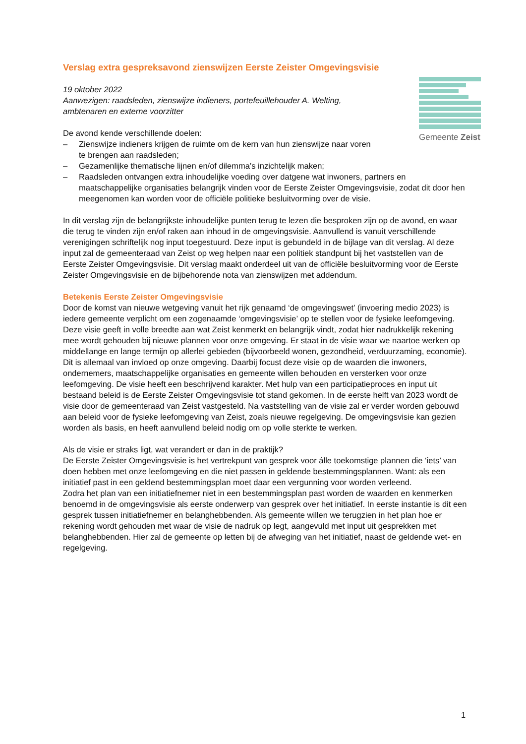Gemeente Zeist
Verslag extra gespreksavond zienswijzen Eerste Zeister Omgevingsvisie
19 oktober 2022
Aanwezigen: raadsleden, zienswijze indieners, portefeuillehouder A. Welting,
ambtenaren en externe voorzitter
De avond kende verschillende doelen:
– Zienswijze indieners krijgen de ruimte om de kern van hun zienswijze naar voren
te brengen aan raadsleden;
– Gezamenlijke thematische lijnen en/of dilemma’s inzichtelijk maken;
– Raadsleden ontvangen extra inhoudelijke voeding over datgene wat inwoners, partners en maatschappelijke organisaties belangrijk vinden voor de Eerste Zeister Omgevingsvisie, zodat dit door hen meegenomen kan worden voor de officiële politieke besluitvorming over de visie.
In dit verslag zijn de belangrijkste inhoudelijke punten terug te lezen die besproken zijn op de avond, en waar die terug te vinden zijn en/of raken aan inhoud in de omgevingsvisie. Aanvullend is vanuit verschillende verenigingen schriftelijk nog input toegestuurd. Deze input is gebundeld in de bijlage van dit verslag. Al deze input zal de gemeenteraad van Zeist op weg helpen naar een politiek standpunt bij het vaststellen van de Eerste Zeister Omgevingsvisie. Dit verslag maakt onderdeel uit van de officiële besluitvorming voor de Eerste Zeister Omgevingsvisie en de bijbehorende nota van zienswijzen met addendum.
Betekenis Eerste Zeister Omgevingsvisie
Door de komst van nieuwe wetgeving vanuit het rijk genaamd ‘de omgevingswet’ (invoering medio 2023) is iedere gemeente verplicht om een zogenaamde ‘omgevingsvisie’ op te stellen voor de fysieke leefomgeving. Deze visie geeft in volle breedte aan wat Zeist kenmerkt en belangrijk vindt, zodat hier nadrukkelijk rekening mee wordt gehouden bij nieuwe plannen voor onze omgeving. Er staat in de visie waar we naartoe werken op middellange en lange termijn op allerlei gebieden (bijvoorbeeld wonen, gezondheid, verduurzaming, economie). Dit is allemaal van invloed op onze omgeving. Daarbij focust deze visie op de waarden die inwoners, ondernemers, maatschappelijke organisaties en gemeente willen behouden en versterken voor onze leefomgeving. De visie heeft een beschrijvend karakter. Met hulp van een participatieproces en input uit bestaand beleid is de Eerste Zeister Omgevingsvisie tot stand gekomen. In de eerste helft van 2023 wordt de visie door de gemeenteraad van Zeist vastgesteld. Na vaststelling van de visie zal er verder worden gebouwd aan beleid voor de fysieke leefomgeving van Zeist, zoals nieuwe regelgeving. De omgevingsvisie kan gezien worden als basis, en heeft aanvullend beleid nodig om op volle sterkte te werken.
Als de visie er straks ligt, wat verandert er dan in de praktijk?
De Eerste Zeister Omgevingsvisie is het vertrekpunt van gesprek voor álle toekomstige plannen die ‘iets’ van doen hebben met onze leefomgeving en die niet passen in geldende bestemmingsplannen. Want: als een initiatief past in een geldend bestemmingsplan moet daar een vergunning voor worden verleend.
Zodra het plan van een initiatiefnemer niet in een bestemmingsplan past worden de waarden en kenmerken benoemd in de omgevingsvisie als eerste onderwerp van gesprek over het initiatief. In eerste instantie is dit een gesprek tussen initiatiefnemer en belanghebbenden. Als gemeente willen we terugzien in het plan hoe er rekening wordt gehouden met waar de visie de nadruk op legt, aangevuld met input uit gesprekken met belanghebbenden. Hier zal de gemeente op letten bij de afweging van het initiatief, naast de geldende wet- en regelgeving.
1